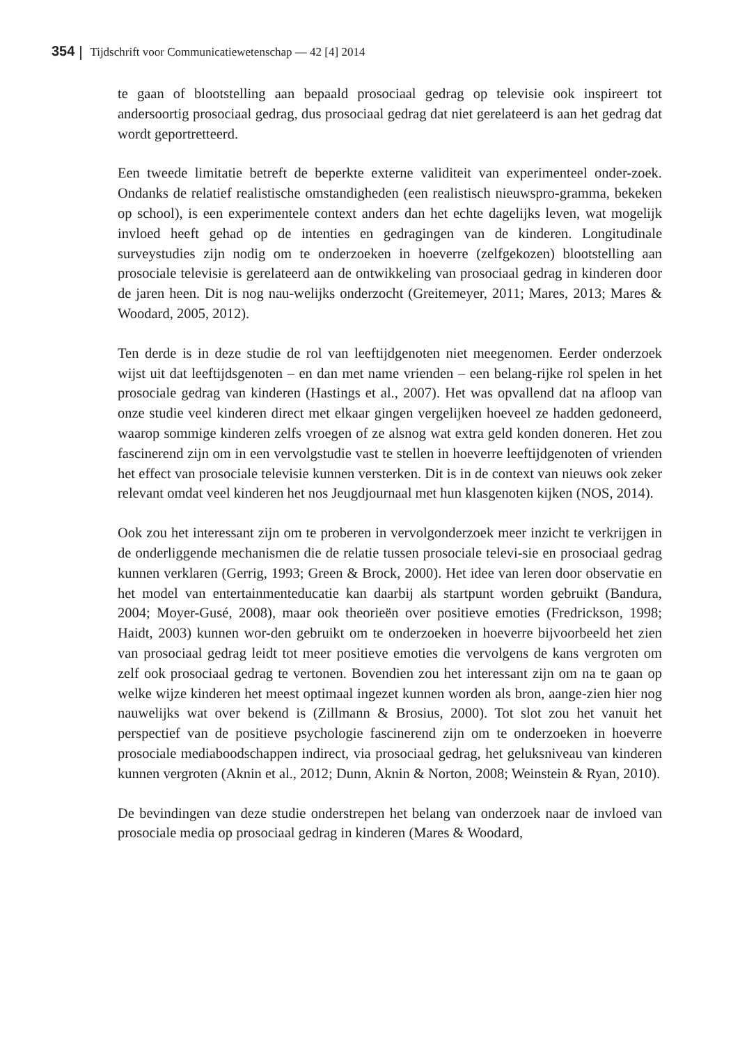354 Tijdschrift voor Communicatiewetenschap — 42 [4] 2014
te gaan of blootstelling aan bepaald prosociaal gedrag op televisie ook inspireert tot andersoortig prosociaal gedrag, dus prosociaal gedrag dat niet gerelateerd is aan het gedrag dat wordt geportretteerd.
Een tweede limitatie betreft de beperkte externe validiteit van experimenteel onder-zoek. Ondanks de relatief realistische omstandigheden (een realistisch nieuwspro-gramma, bekeken op school), is een experimentele context anders dan het echte dagelijks leven, wat mogelijk invloed heeft gehad op de intenties en gedragingen van de kinderen. Longitudinale surveystudies zijn nodig om te onderzoeken in hoeverre (zelfgekozen) blootstelling aan prosociale televisie is gerelateerd aan de ontwikkeling van prosociaal gedrag in kinderen door de jaren heen. Dit is nog nau-welijks onderzocht (Greitemeyer, 2011; Mares, 2013; Mares & Woodard, 2005, 2012).
Ten derde is in deze studie de rol van leeftijdgenoten niet meegenomen. Eerder onderzoek wijst uit dat leeftijdsgenoten – en dan met name vrienden – een belang-rijke rol spelen in het prosociale gedrag van kinderen (Hastings et al., 2007). Het was opvallend dat na afloop van onze studie veel kinderen direct met elkaar gingen vergelijken hoeveel ze hadden gedoneerd, waarop sommige kinderen zelfs vroegen of ze alsnog wat extra geld konden doneren. Het zou fascinerend zijn om in een vervolgstudie vast te stellen in hoeverre leeftijdgenoten of vrienden het effect van prosociale televisie kunnen versterken. Dit is in de context van nieuws ook zeker relevant omdat veel kinderen het nos Jeugdjournaal met hun klasgenoten kijken (NOS, 2014).
Ook zou het interessant zijn om te proberen in vervolgonderzoek meer inzicht te verkrijgen in de onderliggende mechanismen die de relatie tussen prosociale televi-sie en prosociaal gedrag kunnen verklaren (Gerrig, 1993; Green & Brock, 2000). Het idee van leren door observatie en het model van entertainmenteducatie kan daarbij als startpunt worden gebruikt (Bandura, 2004; Moyer-Gusé, 2008), maar ook theorieën over positieve emoties (Fredrickson, 1998; Haidt, 2003) kunnen wor-den gebruikt om te onderzoeken in hoeverre bijvoorbeeld het zien van prosociaal gedrag leidt tot meer positieve emoties die vervolgens de kans vergroten om zelf ook prosociaal gedrag te vertonen. Bovendien zou het interessant zijn om na te gaan op welke wijze kinderen het meest optimaal ingezet kunnen worden als bron, aange-zien hier nog nauwelijks wat over bekend is (Zillmann & Brosius, 2000). Tot slot zou het vanuit het perspectief van de positieve psychologie fascinerend zijn om te onderzoeken in hoeverre prosociale mediaboodschappen indirect, via prosociaal gedrag, het geluksniveau van kinderen kunnen vergroten (Aknin et al., 2012; Dunn, Aknin & Norton, 2008; Weinstein & Ryan, 2010).
De bevindingen van deze studie onderstrepen het belang van onderzoek naar de invloed van prosociale media op prosociaal gedrag in kinderen (Mares & Woodard,